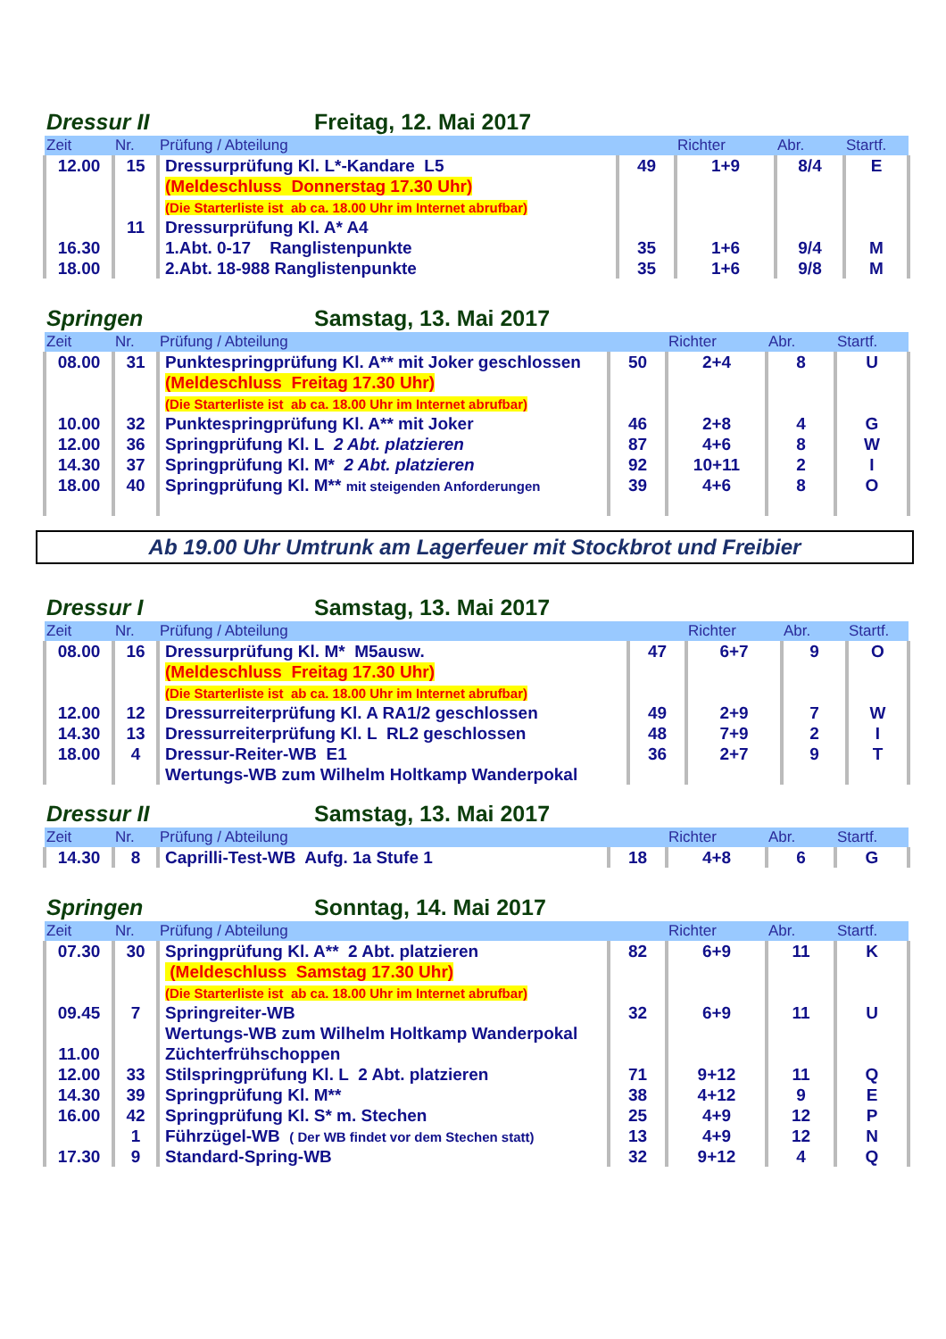Dressur II Freitag, 12. Mai 2017
| Zeit | Nr. | Prüfung / Abteilung | | Richter | Abr. | Startf. |
| --- | --- | --- | --- | --- | --- | --- |
| 12.00 | 15 | Dressurprüfung Kl. L*-Kandare L5 | 49 | 1+9 | 8/4 | E |
| | | (Meldeschluss Donnerstag 17.30 Uhr) | | | | |
| | | (Die Starterliste ist ab ca. 18.00 Uhr im Internet abrufbar) | | | | |
| | 11 | Dressurprüfung Kl. A* A4 | | | | |
| 16.30 | | 1.Abt. 0-17 Ranglistenpunkte | 35 | 1+6 | 9/4 | M |
| 18.00 | | 2.Abt. 18-988 Ranglistenpunkte | 35 | 1+6 | 9/8 | M |
Springen Samstag, 13. Mai 2017
| Zeit | Nr. | Prüfung / Abteilung | | Richter | Abr. | Startf. |
| --- | --- | --- | --- | --- | --- | --- |
| 08.00 | 31 | Punktespringprüfung Kl. A** mit Joker geschlossen | 50 | 2+4 | 8 | U |
| | | (Meldeschluss Freitag 17.30 Uhr) | | | | |
| | | (Die Starterliste ist ab ca. 18.00 Uhr im Internet abrufbar) | | | | |
| 10.00 | 32 | Punktespringprüfung Kl. A** mit Joker | 46 | 2+8 | 4 | G |
| 12.00 | 36 | Springprüfung Kl. L 2 Abt. platzieren | 87 | 4+6 | 8 | W |
| 14.30 | 37 | Springprüfung Kl. M* 2 Abt. platzieren | 92 | 10+11 | 2 | I |
| 18.00 | 40 | Springprüfung Kl. M** mit steigenden Anforderungen | 39 | 4+6 | 8 | O |
Ab 19.00 Uhr Umtrunk am Lagerfeuer mit Stockbrot und Freibier
Dressur I Samstag, 13. Mai 2017
| Zeit | Nr. | Prüfung / Abteilung | | Richter | Abr. | Startf. |
| --- | --- | --- | --- | --- | --- | --- |
| 08.00 | 16 | Dressurprüfung Kl. M* M5ausw. | 47 | 6+7 | 9 | O |
| | | (Meldeschluss Freitag 17.30 Uhr) | | | | |
| | | (Die Starterliste ist ab ca. 18.00 Uhr im Internet abrufbar) | | | | |
| 12.00 | 12 | Dressurreiterprüfung Kl. A RA1/2 geschlossen | 49 | 2+9 | 7 | W |
| 14.30 | 13 | Dressurreiterprüfung Kl. L RL2 geschlossen | 48 | 7+9 | 2 | I |
| 18.00 | 4 | Dressur-Reiter-WB E1 | 36 | 2+7 | 9 | T |
| | | Wertungs-WB zum Wilhelm Holtkamp Wanderpokal | | | | |
Dressur II Samstag, 13. Mai 2017
| Zeit | Nr. | Prüfung / Abteilung | | Richter | Abr. | Startf. |
| --- | --- | --- | --- | --- | --- | --- |
| 14.30 | 8 | Caprilli-Test-WB Aufg. 1a Stufe 1 | 18 | 4+8 | 6 | G |
Springen Sonntag, 14. Mai 2017
| Zeit | Nr. | Prüfung / Abteilung | | Richter | Abr. | Startf. |
| --- | --- | --- | --- | --- | --- | --- |
| 07.30 | 30 | Springprüfung Kl. A** 2 Abt. platzieren | 82 | 6+9 | 11 | K |
| | | (Meldeschluss Samstag 17.30 Uhr) | | | | |
| | | (Die Starterliste ist ab ca. 18.00 Uhr im Internet abrufbar) | | | | |
| 09.45 | 7 | Springreiter-WB | 32 | 6+9 | 11 | U |
| | | Wertungs-WB zum Wilhelm Holtkamp Wanderpokal | | | | |
| 11.00 | | Züchterfrühschoppen | | | | |
| 12.00 | 33 | Stilspringprüfung Kl. L 2 Abt. platzieren | 71 | 9+12 | 11 | Q |
| 14.30 | 39 | Springprüfung Kl. M** | 38 | 4+12 | 9 | E |
| 16.00 | 42 | Springprüfung Kl. S* m. Stechen | 25 | 4+9 | 12 | P |
| | 1 | Führzügel-WB ( Der WB findet vor dem Stechen statt) | 13 | 4+9 | 12 | N |
| 17.30 | 9 | Standard-Spring-WB | 32 | 9+12 | 4 | Q |